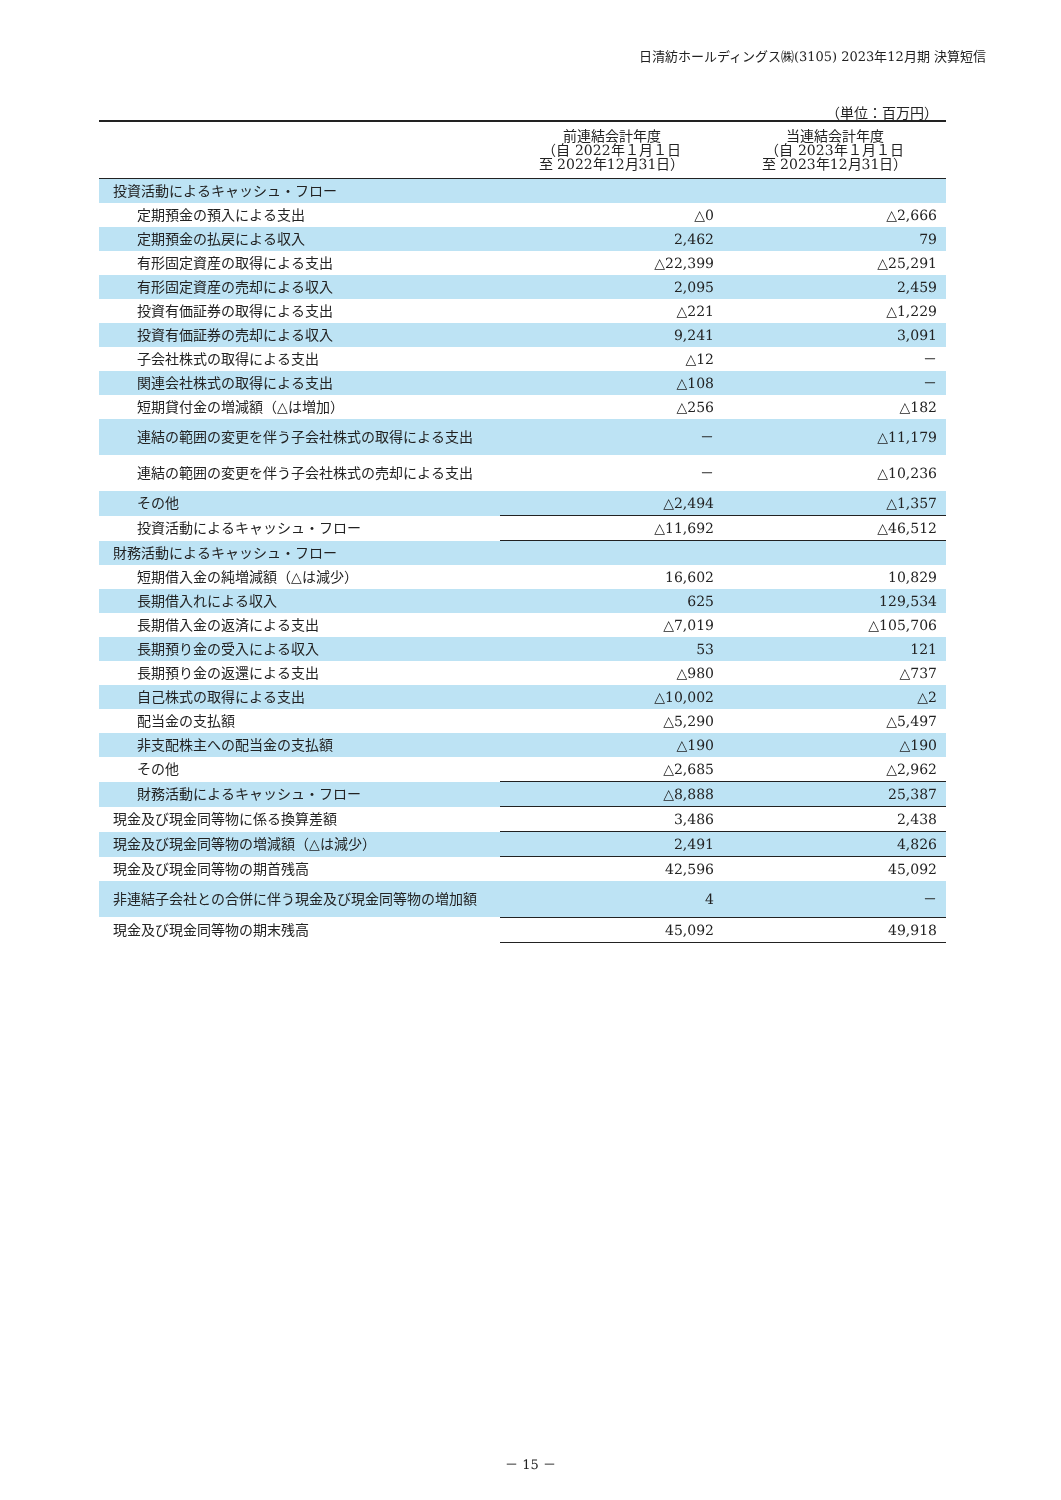日清紡ホールディングス㈱(3105) 2023年12月期 決算短信
（単位：百万円）
| | 前連結会計年度 （自 2022年１月１日 至 2022年12月31日） | 当連結会計年度 （自 2023年１月１日 至 2023年12月31日） |
| --- | --- | --- |
| 投資活動によるキャッシュ・フロー | | |
| 定期預金の預入による支出 | △0 | △2,666 |
| 定期預金の払戻による収入 | 2,462 | 79 |
| 有形固定資産の取得による支出 | △22,399 | △25,291 |
| 有形固定資産の売却による収入 | 2,095 | 2,459 |
| 投資有価証券の取得による支出 | △221 | △1,229 |
| 投資有価証券の売却による収入 | 9,241 | 3,091 |
| 子会社株式の取得による支出 | △12 | － |
| 関連会社株式の取得による支出 | △108 | － |
| 短期貸付金の増減額（△は増加） | △256 | △182 |
| 連結の範囲の変更を伴う子会社株式の取得による支出 | － | △11,179 |
| 連結の範囲の変更を伴う子会社株式の売却による支出 | － | △10,236 |
| その他 | △2,494 | △1,357 |
| 投資活動によるキャッシュ・フロー | △11,692 | △46,512 |
| 財務活動によるキャッシュ・フロー | | |
| 短期借入金の純増減額（△は減少） | 16,602 | 10,829 |
| 長期借入れによる収入 | 625 | 129,534 |
| 長期借入金の返済による支出 | △7,019 | △105,706 |
| 長期預り金の受入による収入 | 53 | 121 |
| 長期預り金の返還による支出 | △980 | △737 |
| 自己株式の取得による支出 | △10,002 | △2 |
| 配当金の支払額 | △5,290 | △5,497 |
| 非支配株主への配当金の支払額 | △190 | △190 |
| その他 | △2,685 | △2,962 |
| 財務活動によるキャッシュ・フロー | △8,888 | 25,387 |
| 現金及び現金同等物に係る換算差額 | 3,486 | 2,438 |
| 現金及び現金同等物の増減額（△は減少） | 2,491 | 4,826 |
| 現金及び現金同等物の期首残高 | 42,596 | 45,092 |
| 非連結子会社との合併に伴う現金及び現金同等物の増加額 | 4 | － |
| 現金及び現金同等物の期末残高 | 45,092 | 49,918 |
－ 15 －